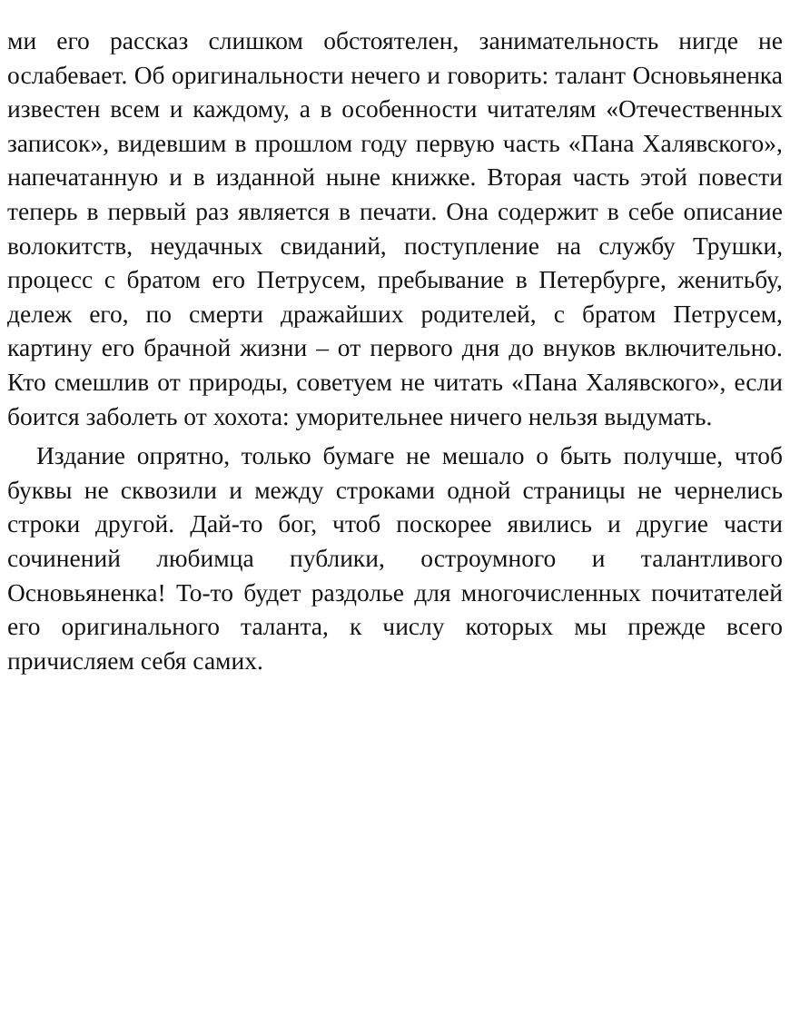ми его рассказ слишком обстоятелен, занимательность нигде не ослабевает. Об оригинальности нечего и говорить: талант Основьяненка известен всем и каждому, а в особенности читателям «Отечественных записок», видевшим в прошлом году первую часть «Пана Халявского», напечатанную и в изданной ныне книжке. Вторая часть этой повести теперь в первый раз является в печати. Она содержит в себе описание волокитств, неудачных свиданий, поступление на службу Трушки, процесс с братом его Петрусем, пребывание в Петербурге, женитьбу, дележ его, по смерти дражайших родителей, с братом Петрусем, картину его брачной жизни – от первого дня до внуков включительно. Кто смешлив от природы, советуем не читать «Пана Халявского», если боится заболеть от хохота: уморительнее ничего нельзя выдумать.
Издание опрятно, только бумаге не мешало о быть получше, чтоб буквы не сквозили и между строками одной страницы не чернелись строки другой. Дай-то бог, чтоб поскорее явились и другие части сочинений любимца публики, остроумного и талантливого Основьяненка! То-то будет раздолье для многочисленных почитателей его оригинального таланта, к числу которых мы прежде всего причисляем себя самих.